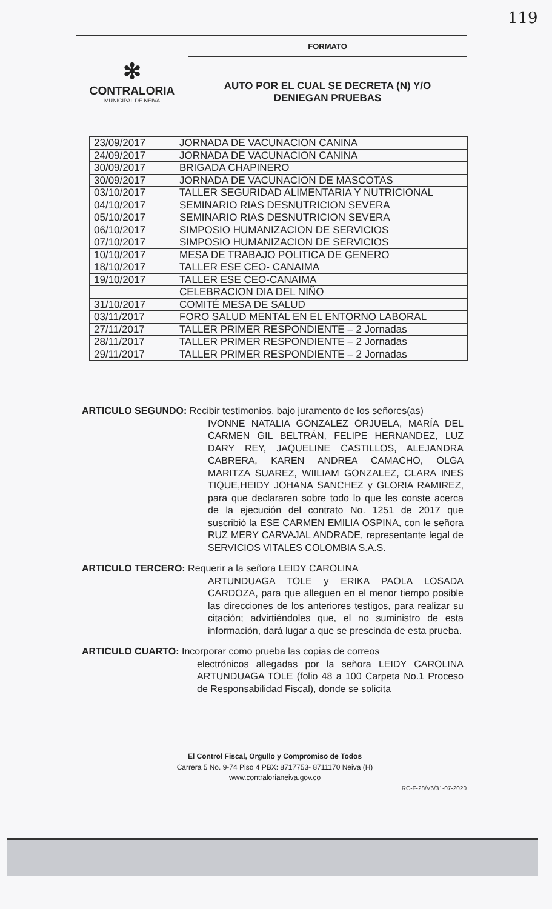119
| ✻ CONTRALORIA MUNICIPAL DE NEIVA | FORMATO |
| | AUTO POR EL CUAL SE DECRETA (N) Y/O DENIEGAN PRUEBAS |
| 23/09/2017 | JORNADA DE VACUNACION CANINA |
| 24/09/2017 | JORNADA DE VACUNACION CANINA |
| 30/09/2017 | BRIGADA CHAPINERO |
| 30/09/2017 | JORNADA DE VACUNACION DE MASCOTAS |
| 03/10/2017 | TALLER SEGURIDAD ALIMENTARIA Y NUTRICIONAL |
| 04/10/2017 | SEMINARIO RIAS DESNUTRICION SEVERA |
| 05/10/2017 | SEMINARIO RIAS DESNUTRICION SEVERA |
| 06/10/2017 | SIMPOSIO HUMANIZACION DE SERVICIOS |
| 07/10/2017 | SIMPOSIO HUMANIZACION DE SERVICIOS |
| 10/10/2017 | MESA DE TRABAJO POLITICA DE GENERO |
| 18/10/2017 | TALLER ESE CEO- CANAIMA |
| 19/10/2017 | TALLER ESE CEO-CANAIMA |
| | CELEBRACION DIA DEL NIÑO |
| 31/10/2017 | COMITÉ MESA DE SALUD |
| 03/11/2017 | FORO SALUD MENTAL EN EL ENTORNO LABORAL |
| 27/11/2017 | TALLER PRIMER RESPONDIENTE – 2 Jornadas |
| 28/11/2017 | TALLER PRIMER RESPONDIENTE – 2 Jornadas |
| 29/11/2017 | TALLER PRIMER RESPONDIENTE – 2 Jornadas |
ARTICULO SEGUNDO: Recibir testimonios, bajo juramento de los señores(as)
IVONNE NATALIA GONZALEZ ORJUELA, MARÍA DEL CARMEN GIL BELTRÁN, FELIPE HERNANDEZ, LUZ DARY REY, JAQUELINE CASTILLOS, ALEJANDRA CABRERA, KAREN ANDREA CAMACHO, OLGA MARITZA SUAREZ, WIILIAM GONZALEZ, CLARA INES TIQUE,HEIDY JOHANA SANCHEZ y GLORIA RAMIREZ, para que declararen sobre todo lo que les conste acerca de la ejecución del contrato No. 1251 de 2017 que suscribió la ESE CARMEN EMILIA OSPINA, con le señora RUZ MERY CARVAJAL ANDRADE, representante legal de SERVICIOS VITALES COLOMBIA S.A.S.
ARTICULO TERCERO: Requerir a la señora LEIDY CAROLINA
ARTUNDUAGA TOLE y ERIKA PAOLA LOSADA CARDOZA, para que alleguen en el menor tiempo posible las direcciones de los anteriores testigos, para realizar su citación; advirtiéndoles que, el no suministro de esta información, dará lugar a que se prescinda de esta prueba.
ARTICULO CUARTO: Incorporar como prueba las copias de correos
electrónicos allegadas por la señora LEIDY CAROLINA ARTUNDUAGA TOLE (folio 48 a 100 Carpeta No.1 Proceso de Responsabilidad Fiscal), donde se solicita
El Control Fiscal, Orgullo y Compromiso de Todos
Carrera 5 No. 9-74 Piso 4 PBX: 8717753- 8711170 Neiva (H)
www.contralorianeiva.gov.co
RC-F-28/V6/31-07-2020